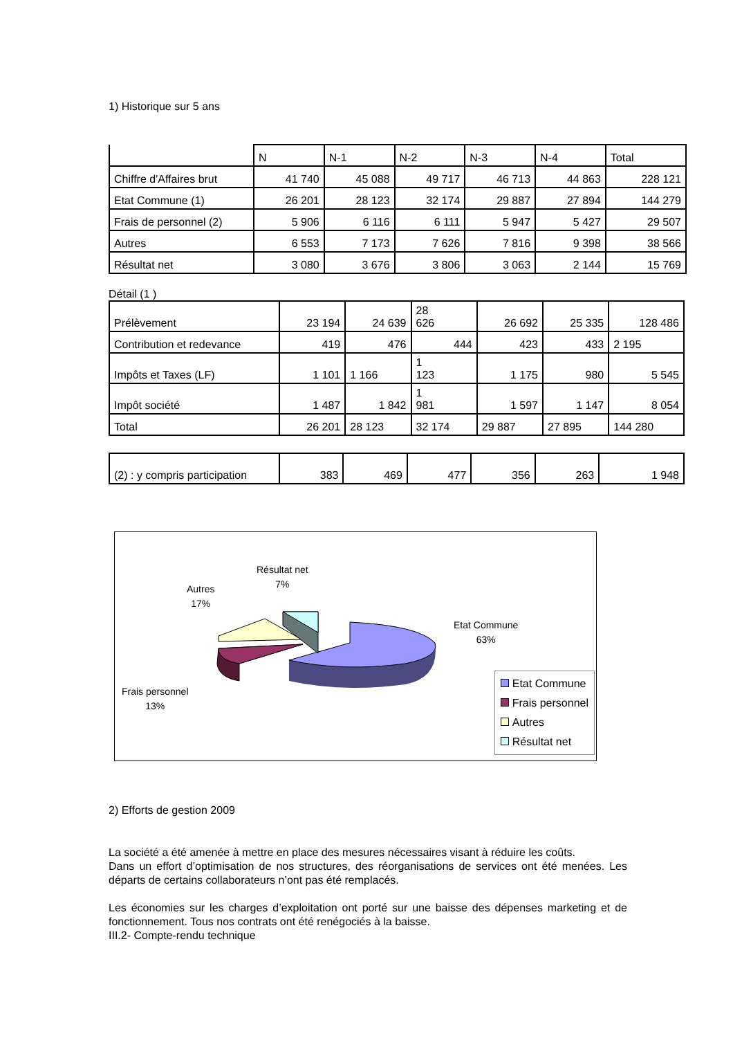1) Historique sur 5 ans
| | N | N-1 | N-2 | N-3 | N-4 | Total |
| Chiffre d'Affaires brut | 41 740 | 45 088 | 49 717 | 46 713 | 44 863 | 228 121 |
| Etat Commune (1) | 26 201 | 28 123 | 32 174 | 29 887 | 27 894 | 144 279 |
| Frais de personnel (2) | 5 906 | 6 116 | 6 111 | 5 947 | 5 427 | 29 507 |
| Autres | 6 553 | 7 173 | 7 626 | 7 816 | 9 398 | 38 566 |
| Résultat net | 3 080 | 3 676 | 3 806 | 3 063 | 2 144 | 15 769 |
Détail (1 )
| Prélèvement | 23 194 | 24 639 | 28 626 | 26 692 | 25 335 | 128 486 |
| Contribution et redevance | 419 | 476 | 444 | 423 | 433 | 2 195 |
| Impôts et Taxes (LF) | 1 101 | 1 166 | 1 123 | 1 175 | 980 | 5 545 |
| Impôt société | 1 487 | 1 842 | 1 981 | 1 597 | 1 147 | 8 054 |
| Total | 26 201 | 28 123 | 32 174 | 29 887 | 27 895 | 144 280 |
| (2) : y compris participation | 383 | 469 | 477 | 356 | 263 | 1 948 |
Résultat net
7%
Autres
17%
Etat Commune
63%
Frais personnel
13%
Etat Commune
Frais personnel
Autres
Résultat net
2) Efforts de gestion 2009
La société a été amenée à mettre en place des mesures nécessaires visant à réduire les coûts.
Dans un effort d’optimisation de nos structures, des réorganisations de services ont été menées. Les départs de certains collaborateurs n’ont pas été remplacés.
Les économies sur les charges d’exploitation ont porté sur une baisse des dépenses marketing et de fonctionnement. Tous nos contrats ont été renégociés à la baisse.
III.2- Compte-rendu technique